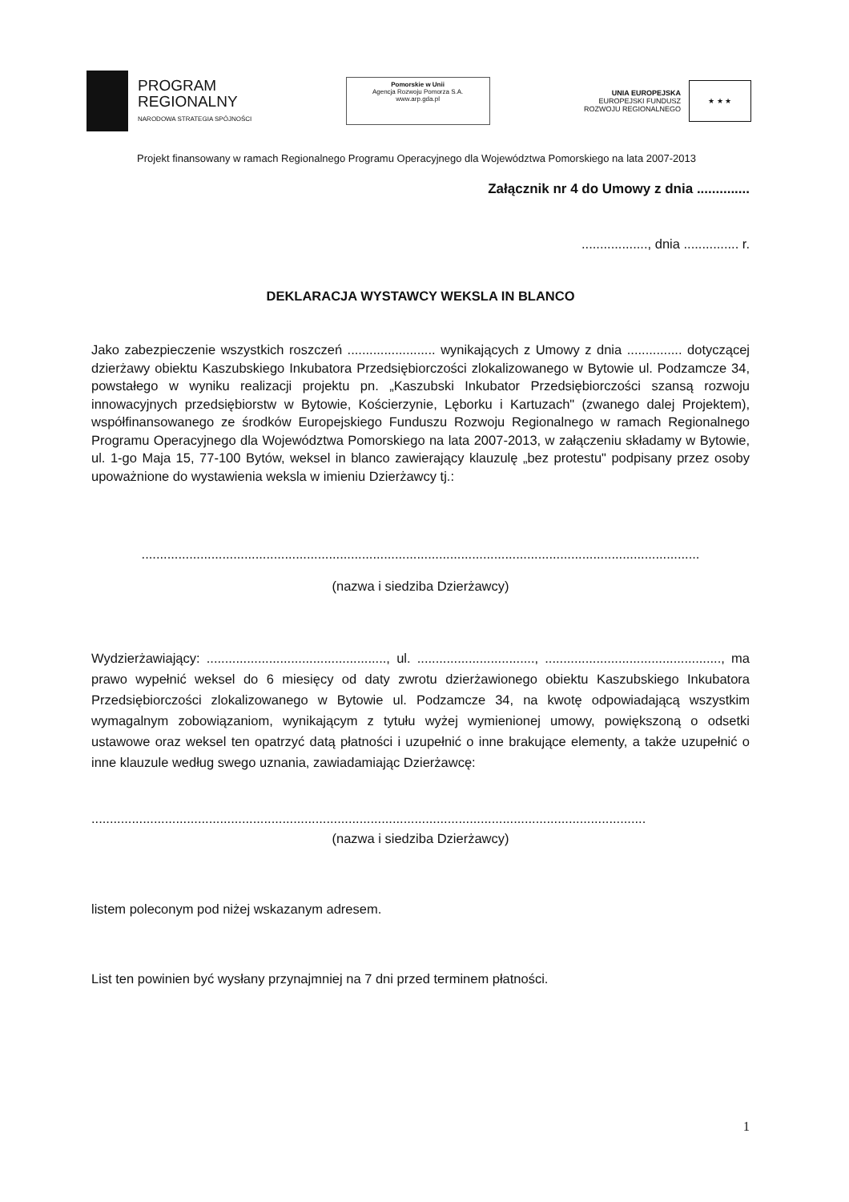PROGRAM
REGIONALNY
NARODOWA STRATEGIA SPÓJNOŚCI
Pomorskie w Unii
Agencja Rozwoju Pomorza S.A.
www.arp.gda.pl
UNIA EUROPEJSKA
EUROPEJSKI FUNDUSZ
ROZWOJU REGIONALNEGO
★ ★ ★
Projekt finansowany w ramach Regionalnego Programu Operacyjnego dla Województwa Pomorskiego na lata 2007-2013
Załącznik nr 4 do Umowy z dnia ..............
.................., dnia ............... r.
DEKLARACJA WYSTAWCY WEKSLA IN BLANCO
Jako zabezpieczenie wszystkich roszczeń ........................ wynikających z Umowy z dnia ............... dotyczącej dzierżawy obiektu Kaszubskiego Inkubatora Przedsiębiorczości zlokalizowanego w Bytowie ul. Podzamcze 34, powstałego w wyniku realizacji projektu pn. „Kaszubski Inkubator Przedsiębiorczości szansą rozwoju innowacyjnych przedsiębiorstw w Bytowie, Kościerzynie, Lęborku i Kartuzach" (zwanego dalej Projektem), współfinansowanego ze środków Europejskiego Funduszu Rozwoju Regionalnego w ramach Regionalnego Programu Operacyjnego dla Województwa Pomorskiego na lata 2007-2013, w załączeniu składamy w Bytowie, ul. 1-go Maja 15, 77-100 Bytów, weksel in blanco zawierający klauzulę „bez protestu" podpisany przez osoby upoważnione do wystawienia weksla w imieniu Dzierżawcy tj.:
........................................................................................................................................................
(nazwa i siedziba Dzierżawcy)
Wydzierżawiający: ................................................., ul. ................................, ................................................, ma prawo wypełnić weksel do 6 miesięcy od daty zwrotu dzierżawionego obiektu Kaszubskiego Inkubatora Przedsiębiorczości zlokalizowanego w Bytowie ul. Podzamcze 34, na kwotę odpowiadającą wszystkim wymagalnym zobowiązaniom, wynikającym z tytułu wyżej wymienionej umowy, powiększoną o odsetki ustawowe oraz weksel ten opatrzyć datą płatności i uzupełnić o inne brakujące elementy, a także uzupełnić o inne klauzule według swego uznania, zawiadamiając Dzierżawcę:
.......................................................................................................................................................
(nazwa i siedziba Dzierżawcy)
listem poleconym pod niżej wskazanym adresem.
List ten powinien być wysłany przynajmniej na 7 dni przed terminem płatności.
1